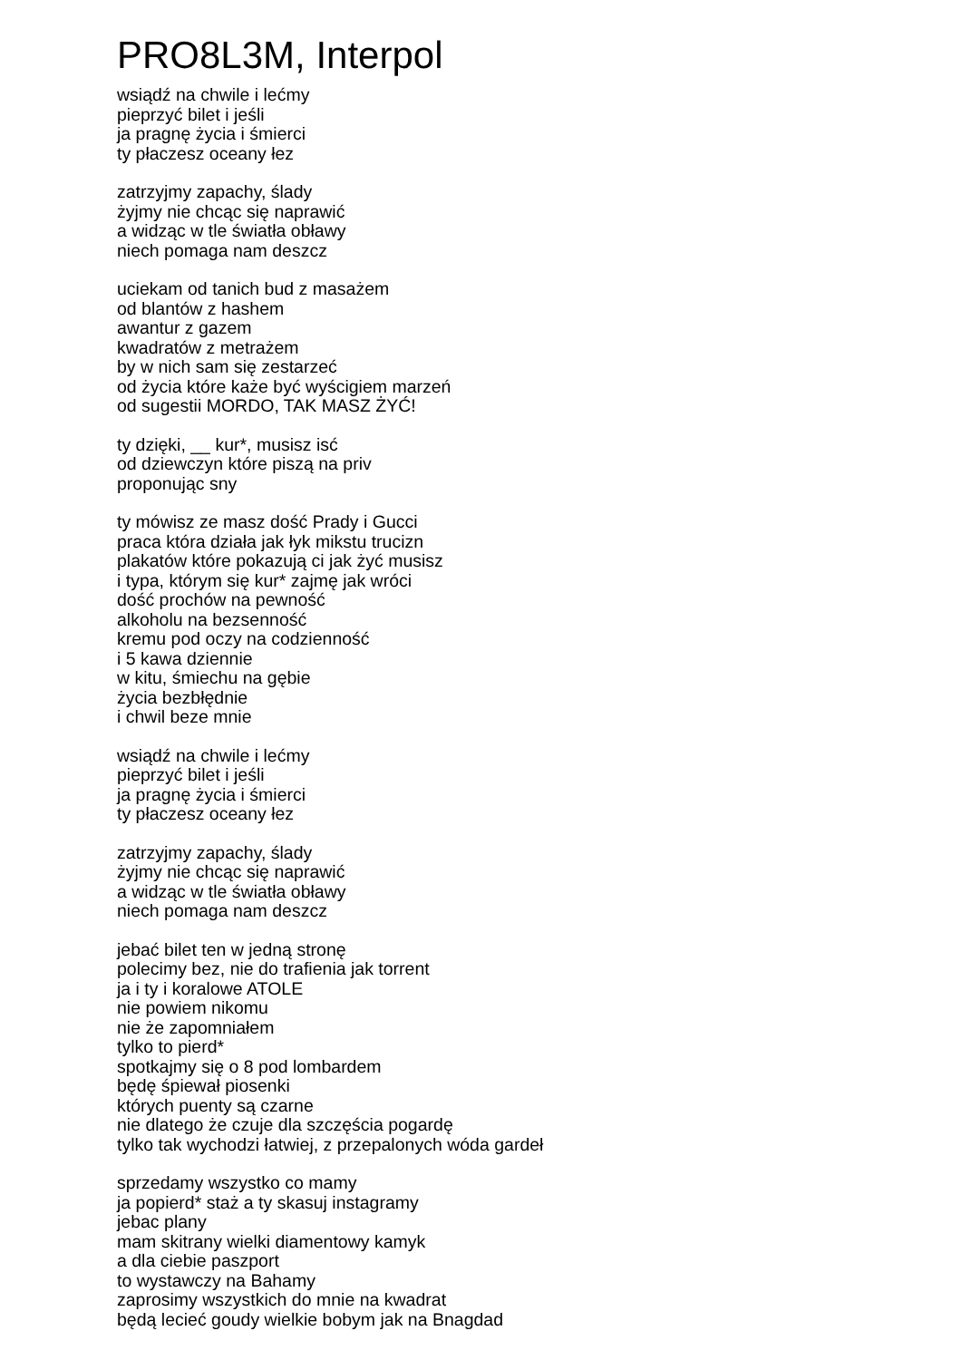PRO8L3M, Interpol
wsiądź na chwile i lećmy
pieprzyć bilet i jeśli
ja pragnę życia i śmierci
ty płaczesz oceany łez
zatrzyjmy zapachy, ślady
żyjmy nie chcąc się naprawić
a widząc w tle światła obławy
niech pomaga nam deszcz
uciekam od tanich bud z masażem
od blantów z hashem
awantur z gazem
kwadratów z metrażem
by w nich sam się zestarzeć
od życia które każe być wyścigiem marzeń
od sugestii MORDO, TAK MASZ ŻYĆ!
ty dzięki, __ kur*, musisz isć
od dziewczyn które piszą na priv
proponując sny
ty mówisz ze masz dość Prady i Gucci
praca która działa jak łyk mikstu trucizn
plakatów które pokazują ci jak żyć musisz
i typa, którym się kur* zajmę jak wróci
dość prochów na pewność
alkoholu na bezsenność
kremu pod oczy na codzienność
i 5 kawa dziennie
w kitu, śmiechu na gębie
życia bezbłędnie
i chwil beze mnie
wsiądź na chwile i lećmy
pieprzyć bilet i jeśli
ja pragnę życia i śmierci
ty płaczesz oceany łez
zatrzyjmy zapachy, ślady
żyjmy nie chcąc się naprawić
a widząc w tle światła obławy
niech pomaga nam deszcz
jebać bilet ten w jedną stronę
polecimy bez, nie do trafienia jak torrent
ja i ty i koralowe ATOLE
nie powiem nikomu
nie że zapomniałem
tylko to pierd*
spotkajmy się o 8 pod lombardem
będę śpiewał piosenki
których puenty są czarne
nie dlatego że czuje dla szczęścia pogardę
tylko tak wychodzi łatwiej, z przepalonych wóda gardeł
sprzedamy wszystko co mamy
ja popierd* staż a ty skasuj instagramy
jebac plany
mam skitrany wielki diamentowy kamyk
a dla ciebie paszport
to wystawczy na Bahamy
zaprosimy wszystkich do mnie na kwadrat
będą lecieć goudy wielkie bobym jak na Bnagdad